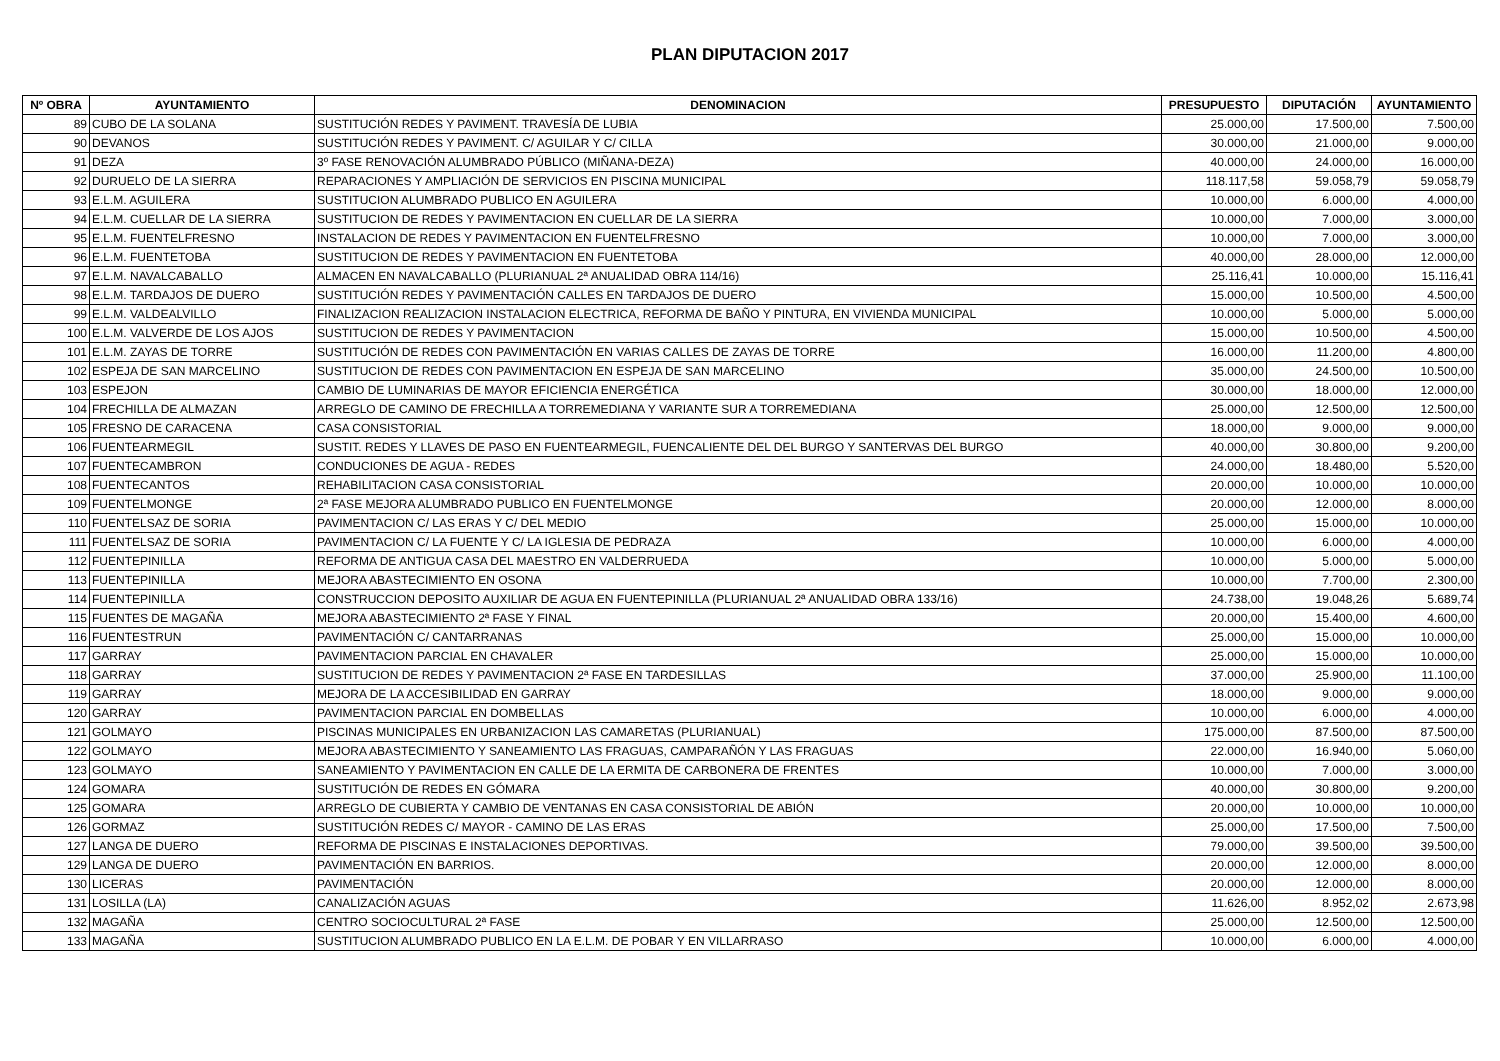PLAN DIPUTACION 2017
| Nº OBRA | AYUNTAMIENTO | DENOMINACION | PRESUPUESTO | DIPUTACIÓN | AYUNTAMIENTO |
| --- | --- | --- | --- | --- | --- |
| 89 | CUBO DE LA SOLANA | SUSTITUCIÓN REDES Y PAVIMENT. TRAVESÍA DE LUBIA | 25.000,00 | 17.500,00 | 7.500,00 |
| 90 | DEVANOS | SUSTITUCIÓN REDES Y PAVIMENT. C/ AGUILAR Y C/ CILLA | 30.000,00 | 21.000,00 | 9.000,00 |
| 91 | DEZA | 3º FASE RENOVACIÓN ALUMBRADO PÚBLICO (MIÑANA-DEZA) | 40.000,00 | 24.000,00 | 16.000,00 |
| 92 | DURUELO DE LA SIERRA | REPARACIONES Y AMPLIACIÓN DE SERVICIOS EN PISCINA MUNICIPAL | 118.117,58 | 59.058,79 | 59.058,79 |
| 93 | E.L.M. AGUILERA | SUSTITUCION ALUMBRADO PUBLICO EN AGUILERA | 10.000,00 | 6.000,00 | 4.000,00 |
| 94 | E.L.M. CUELLAR DE LA SIERRA | SUSTITUCION DE REDES Y PAVIMENTACION EN CUELLAR DE LA SIERRA | 10.000,00 | 7.000,00 | 3.000,00 |
| 95 | E.L.M. FUENTELFRESNO | INSTALACION DE REDES Y PAVIMENTACION EN FUENTELFRESNO | 10.000,00 | 7.000,00 | 3.000,00 |
| 96 | E.L.M. FUENTETOBA | SUSTITUCION DE REDES Y PAVIMENTACION EN FUENTETOBA | 40.000,00 | 28.000,00 | 12.000,00 |
| 97 | E.L.M. NAVALCABALLO | ALMACEN EN NAVALCABALLO (PLURIANUAL 2ª ANUALIDAD OBRA 114/16) | 25.116,41 | 10.000,00 | 15.116,41 |
| 98 | E.L.M. TARDAJOS DE DUERO | SUSTITUCIÓN REDES Y PAVIMENTACIÓN CALLES EN TARDAJOS DE DUERO | 15.000,00 | 10.500,00 | 4.500,00 |
| 99 | E.L.M. VALDEALVILLO | FINALIZACION REALIZACION INSTALACION ELECTRICA, REFORMA DE BAÑO Y PINTURA, EN VIVIENDA MUNICIPAL | 10.000,00 | 5.000,00 | 5.000,00 |
| 100 | E.L.M. VALVERDE DE LOS AJOS | SUSTITUCION DE REDES Y PAVIMENTACION | 15.000,00 | 10.500,00 | 4.500,00 |
| 101 | E.L.M. ZAYAS DE TORRE | SUSTITUCIÓN DE REDES CON PAVIMENTACIÓN EN VARIAS CALLES DE ZAYAS DE TORRE | 16.000,00 | 11.200,00 | 4.800,00 |
| 102 | ESPEJA DE SAN MARCELINO | SUSTITUCION DE REDES CON PAVIMENTACION EN ESPEJA DE SAN MARCELINO | 35.000,00 | 24.500,00 | 10.500,00 |
| 103 | ESPEJON | CAMBIO DE LUMINARIAS DE MAYOR EFICIENCIA ENERGÉTICA | 30.000,00 | 18.000,00 | 12.000,00 |
| 104 | FRECHILLA DE ALMAZAN | ARREGLO DE CAMINO DE FRECHILLA A TORREMEDIANA Y VARIANTE SUR A TORREMEDIANA | 25.000,00 | 12.500,00 | 12.500,00 |
| 105 | FRESNO DE CARACENA | CASA CONSISTORIAL | 18.000,00 | 9.000,00 | 9.000,00 |
| 106 | FUENTEARMEGIL | SUSTIT. REDES Y LLAVES DE PASO EN FUENTEARMEGIL, FUENCALIENTE DEL DEL BURGO Y SANTERVAS DEL BURGO | 40.000,00 | 30.800,00 | 9.200,00 |
| 107 | FUENTECAMBRON | CONDUCIONES DE AGUA - REDES | 24.000,00 | 18.480,00 | 5.520,00 |
| 108 | FUENTECANTOS | REHABILITACION CASA CONSISTORIAL | 20.000,00 | 10.000,00 | 10.000,00 |
| 109 | FUENTELMONGE | 2ª FASE MEJORA ALUMBRADO PUBLICO EN FUENTELMONGE | 20.000,00 | 12.000,00 | 8.000,00 |
| 110 | FUENTELSAZ DE SORIA | PAVIMENTACION C/ LAS ERAS Y C/ DEL MEDIO | 25.000,00 | 15.000,00 | 10.000,00 |
| 111 | FUENTELSAZ DE SORIA | PAVIMENTACION C/ LA FUENTE Y C/ LA IGLESIA DE PEDRAZA | 10.000,00 | 6.000,00 | 4.000,00 |
| 112 | FUENTEPINILLA | REFORMA DE ANTIGUA CASA DEL MAESTRO EN VALDERRUEDA | 10.000,00 | 5.000,00 | 5.000,00 |
| 113 | FUENTEPINILLA | MEJORA ABASTECIMIENTO EN OSONA | 10.000,00 | 7.700,00 | 2.300,00 |
| 114 | FUENTEPINILLA | CONSTRUCCION DEPOSITO AUXILIAR DE AGUA EN FUENTEPINILLA (PLURIANUAL 2ª ANUALIDAD OBRA 133/16) | 24.738,00 | 19.048,26 | 5.689,74 |
| 115 | FUENTES DE MAGAÑA | MEJORA ABASTECIMIENTO 2ª FASE Y FINAL | 20.000,00 | 15.400,00 | 4.600,00 |
| 116 | FUENTESTRUN | PAVIMENTACIÓN C/ CANTARRANAS | 25.000,00 | 15.000,00 | 10.000,00 |
| 117 | GARRAY | PAVIMENTACION PARCIAL EN CHAVALER | 25.000,00 | 15.000,00 | 10.000,00 |
| 118 | GARRAY | SUSTITUCION DE REDES Y PAVIMENTACION 2ª FASE EN TARDESILLAS | 37.000,00 | 25.900,00 | 11.100,00 |
| 119 | GARRAY | MEJORA DE LA ACCESIBILIDAD EN GARRAY | 18.000,00 | 9.000,00 | 9.000,00 |
| 120 | GARRAY | PAVIMENTACION PARCIAL EN DOMBELLAS | 10.000,00 | 6.000,00 | 4.000,00 |
| 121 | GOLMAYO | PISCINAS MUNICIPALES EN URBANIZACION LAS CAMARETAS (PLURIANUAL) | 175.000,00 | 87.500,00 | 87.500,00 |
| 122 | GOLMAYO | MEJORA ABASTECIMIENTO Y SANEAMIENTO LAS FRAGUAS, CAMPARAÑÓN Y LAS FRAGUAS | 22.000,00 | 16.940,00 | 5.060,00 |
| 123 | GOLMAYO | SANEAMIENTO Y PAVIMENTACION EN CALLE DE LA ERMITA DE CARBONERA DE FRENTES | 10.000,00 | 7.000,00 | 3.000,00 |
| 124 | GOMARA | SUSTITUCIÓN DE REDES EN GÓMARA | 40.000,00 | 30.800,00 | 9.200,00 |
| 125 | GOMARA | ARREGLO DE CUBIERTA Y CAMBIO DE VENTANAS EN CASA CONSISTORIAL DE ABIÓN | 20.000,00 | 10.000,00 | 10.000,00 |
| 126 | GORMAZ | SUSTITUCIÓN REDES C/ MAYOR - CAMINO DE LAS ERAS | 25.000,00 | 17.500,00 | 7.500,00 |
| 127 | LANGA DE DUERO | REFORMA DE PISCINAS E INSTALACIONES DEPORTIVAS. | 79.000,00 | 39.500,00 | 39.500,00 |
| 129 | LANGA DE DUERO | PAVIMENTACIÓN EN BARRIOS. | 20.000,00 | 12.000,00 | 8.000,00 |
| 130 | LICERAS | PAVIMENTACIÓN | 20.000,00 | 12.000,00 | 8.000,00 |
| 131 | LOSILLA (LA) | CANALIZACIÓN AGUAS | 11.626,00 | 8.952,02 | 2.673,98 |
| 132 | MAGAÑA | CENTRO SOCIOCULTURAL 2ª FASE | 25.000,00 | 12.500,00 | 12.500,00 |
| 133 | MAGAÑA | SUSTITUCION ALUMBRADO PUBLICO EN LA E.L.M. DE POBAR Y EN VILLARRASO | 10.000,00 | 6.000,00 | 4.000,00 |